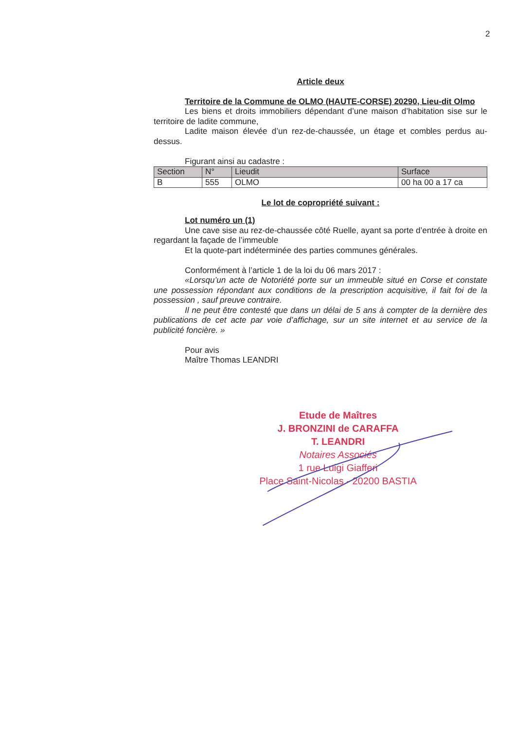2
Article deux
Territoire de la Commune de OLMO (HAUTE-CORSE) 20290, Lieu-dit Olmo
Les biens et droits immobiliers dépendant d’une maison d’habitation sise sur le territoire de ladite commune,
Ladite maison élevée d’un rez-de-chaussée, un étage et combles perdus au-dessus.
Figurant ainsi au cadastre :
| Section | N° | Lieudit | Surface |
| B | 555 | OLMO | 00 ha 00 a 17 ca |
Le lot de copropriété suivant :
Lot numéro un (1)
Une cave sise au rez-de-chaussée côté Ruelle, ayant sa porte d’entrée à droite en regardant la façade de l’immeuble
Et la quote-part indéterminée des parties communes générales.
Conformément à l’article 1 de la loi du 06 mars 2017 :
«Lorsqu’un acte de Notoriété porte sur un immeuble situé en Corse et constate une possession répondant aux conditions de la prescription acquisitive, il fait foi de la possession , sauf preuve contraire.
Il ne peut être contesté que dans un délai de 5 ans à compter de la dernière des publications de cet acte par voie d’affichage, sur un site internet et au service de la publicité foncière. »
Pour avis
Maître Thomas LEANDRI
Etude de Maîtres
J. BRONZINI de CARAFFA
T. LEANDRI
Notaires Associés
1 rue Luigi Giafferi
Place Saint-Nicolas - 20200 BASTIA